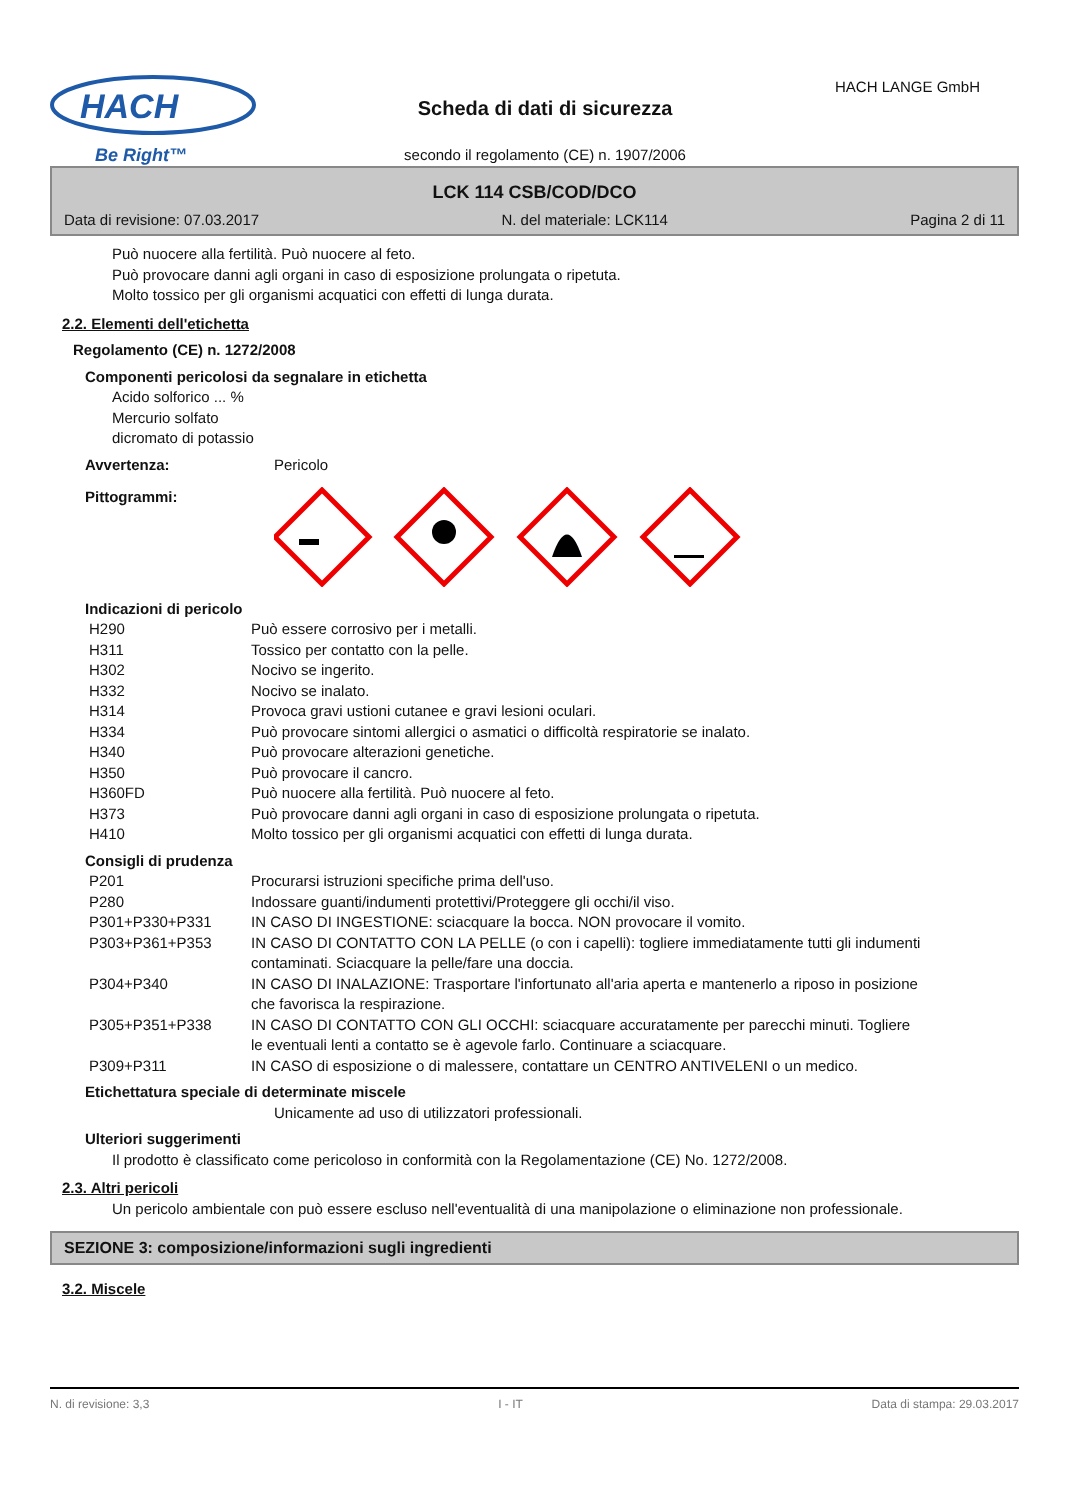HACH
Be Right™
Scheda di dati di sicurezza
HACH LANGE GmbH
secondo il regolamento (CE) n. 1907/2006
LCK 114 CSB/COD/DCO
Data di revisione: 07.03.2017 N. del materiale: LCK114 Pagina 2 di 11
Può nuocere alla fertilità. Può nuocere al feto.
Può provocare danni agli organi in caso di esposizione prolungata o ripetuta.
Molto tossico per gli organismi acquatici con effetti di lunga durata.
2.2. Elementi dell'etichetta
Regolamento (CE) n. 1272/2008
Componenti pericolosi da segnalare in etichetta
Acido solforico ... %
Mercurio solfato
dicromato di potassio
| Avvertenza: | Pericolo |
| Pittogrammi: | |
Indicazioni di pericolo
| H290 | Può essere corrosivo per i metalli. |
| H311 | Tossico per contatto con la pelle. |
| H302 | Nocivo se ingerito. |
| H332 | Nocivo se inalato. |
| H314 | Provoca gravi ustioni cutanee e gravi lesioni oculari. |
| H334 | Può provocare sintomi allergici o asmatici o difficoltà respiratorie se inalato. |
| H340 | Può provocare alterazioni genetiche. |
| H350 | Può provocare il cancro. |
| H360FD | Può nuocere alla fertilità. Può nuocere al feto. |
| H373 | Può provocare danni agli organi in caso di esposizione prolungata o ripetuta. |
| H410 | Molto tossico per gli organismi acquatici con effetti di lunga durata. |
Consigli di prudenza
| P201 | Procurarsi istruzioni specifiche prima dell'uso. |
| P280 | Indossare guanti/indumenti protettivi/Proteggere gli occhi/il viso. |
| P301+P330+P331 | IN CASO DI INGESTIONE: sciacquare la bocca. NON provocare il vomito. |
| P303+P361+P353 | IN CASO DI CONTATTO CON LA PELLE (o con i capelli): togliere immediatamente tutti gli indumenti contaminati. Sciacquare la pelle/fare una doccia. |
| P304+P340 | IN CASO DI INALAZIONE: Trasportare l'infortunato all'aria aperta e mantenerlo a riposo in posizione che favorisca la respirazione. |
| P305+P351+P338 | IN CASO DI CONTATTO CON GLI OCCHI: sciacquare accuratamente per parecchi minuti. Togliere le eventuali lenti a contatto se è agevole farlo. Continuare a sciacquare. |
| P309+P311 | IN CASO di esposizione o di malessere, contattare un CENTRO ANTIVELENI o un medico. |
Etichettatura speciale di determinate miscele
Unicamente ad uso di utilizzatori professionali.
Ulteriori suggerimenti
Il prodotto è classificato come pericoloso in conformità con la Regolamentazione (CE) No. 1272/2008.
2.3. Altri pericoli
Un pericolo ambientale con può essere escluso nell'eventualità di una manipolazione o eliminazione non professionale.
SEZIONE 3: composizione/informazioni sugli ingredienti
3.2. Miscele
N. di revisione: 3,3 I - IT Data di stampa: 29.03.2017